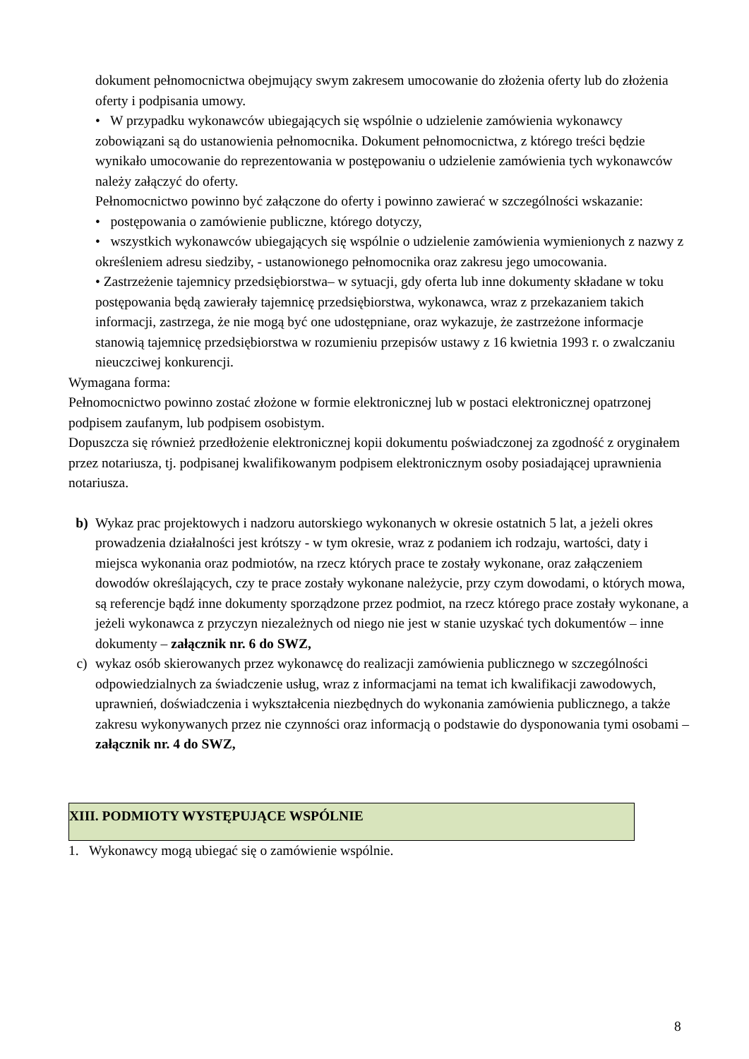dokument pełnomocnictwa obejmujący swym zakresem umocowanie do złożenia oferty lub do złożenia oferty i podpisania umowy.
• W przypadku wykonawców ubiegających się wspólnie o udzielenie zamówienia wykonawcy zobowiązani są do ustanowienia pełnomocnika. Dokument pełnomocnictwa, z którego treści będzie wynikało umocowanie do reprezentowania w postępowaniu o udzielenie zamówienia tych wykonawców należy załączyć do oferty.
Pełnomocnictwo powinno być załączone do oferty i powinno zawierać w szczególności wskazanie:
• postępowania o zamówienie publiczne, którego dotyczy,
• wszystkich wykonawców ubiegających się wspólnie o udzielenie zamówienia wymienionych z nazwy z określeniem adresu siedziby, - ustanowionego pełnomocnika oraz zakresu jego umocowania.
• Zastrzeżenie tajemnicy przedsiębiorstwa– w sytuacji, gdy oferta lub inne dokumenty składane w toku postępowania będą zawierały tajemnicę przedsiębiorstwa, wykonawca, wraz z przekazaniem takich informacji, zastrzega, że nie mogą być one udostępniane, oraz wykazuje, że zastrzeżone informacje stanowią tajemnicę przedsiębiorstwa w rozumieniu przepisów ustawy z 16 kwietnia 1993 r. o zwalczaniu nieuczciwej konkurencji.
Wymagana forma:
Pełnomocnictwo powinno zostać złożone w formie elektronicznej lub w postaci elektronicznej opatrzonej podpisem zaufanym, lub podpisem osobistym.
Dopuszcza się również przedłożenie elektronicznej kopii dokumentu poświadczonej za zgodność z oryginałem przez notariusza, tj. podpisanej kwalifikowanym podpisem elektronicznym osoby posiadającej uprawnienia notariusza.
b) Wykaz prac projektowych i nadzoru autorskiego wykonanych w okresie ostatnich 5 lat, a jeżeli okres prowadzenia działalności jest krótszy - w tym okresie, wraz z podaniem ich rodzaju, wartości, daty i miejsca wykonania oraz podmiotów, na rzecz których prace te zostały wykonane, oraz załączeniem dowodów określających, czy te prace zostały wykonane należycie, przy czym dowodami, o których mowa, są referencje bądź inne dokumenty sporządzone przez podmiot, na rzecz którego prace zostały wykonane, a jeżeli wykonawca z przyczyn niezależnych od niego nie jest w stanie uzyskać tych dokumentów – inne dokumenty – załącznik nr. 6 do SWZ,
c) wykaz osób skierowanych przez wykonawcę do realizacji zamówienia publicznego w szczególności odpowiedzialnych za świadczenie usług, wraz z informacjami na temat ich kwalifikacji zawodowych, uprawnień, doświadczenia i wykształcenia niezbędnych do wykonania zamówienia publicznego, a także zakresu wykonywanych przez nie czynności oraz informacją o podstawie do dysponowania tymi osobami – załącznik nr. 4 do SWZ,
XIII. PODMIOTY WYSTĘPUJĄCE WSPÓLNIE
1. Wykonawcy mogą ubiegać się o zamówienie wspólnie.
8